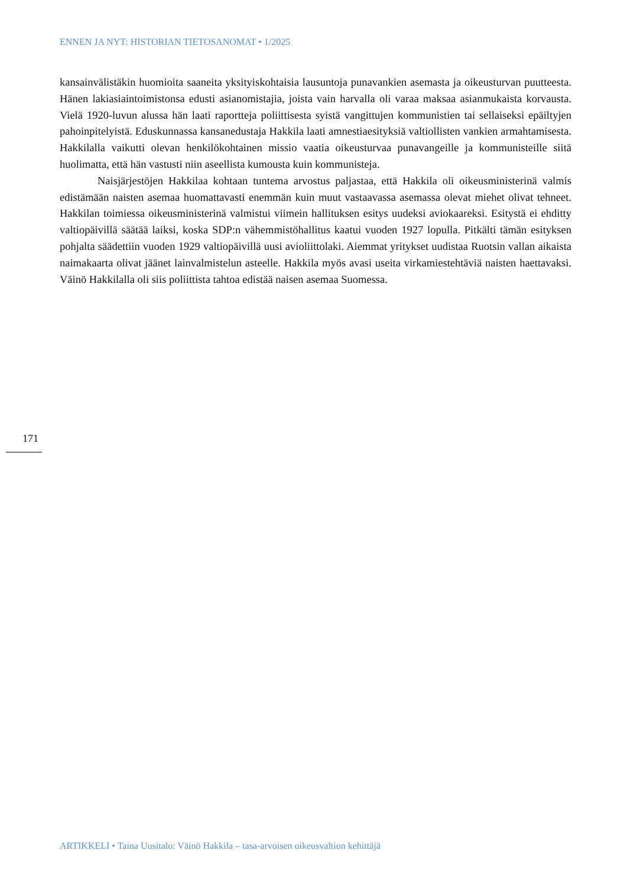ENNEN JA NYT: HISTORIAN TIETOSANOMAT • 1/2025
kansainvälistäkin huomioita saaneita yksityiskohtaisia lausuntoja punavankien asemasta ja oikeusturvan puutteesta. Hänen lakiasiaintoimistonsa edusti asianomistajia, joista vain harvalla oli varaa maksaa asianmukaista korvausta. Vielä 1920-luvun alussa hän laati raportteja poliittisesta syistä vangittujen kommunistien tai sellaiseksi epäiltyjen pahoinpitelyistä. Eduskunnassa kansanedustaja Hakkila laati amnestiaesityksiä valtiollisten vankien armahtamisesta. Hakkilalla vaikutti olevan henkilökohtainen missio vaatia oikeusturvaa punavangeille ja kommunisteille siitä huolimatta, että hän vastusti niin aseellista kumousta kuin kommunisteja.
Naisjärjestöjen Hakkilaa kohtaan tuntema arvostus paljastaa, että Hakkila oli oikeusministerinä valmis edistämään naisten asemaa huomattavasti enemmän kuin muut vastaavassa asemassa olevat miehet olivat tehneet. Hakkilan toimiessa oikeusministerinä valmistui viimein hallituksen esitys uudeksi aviokaareksi. Esitystä ei ehditty valtiopäivillä säätää laiksi, koska SDP:n vähemmistöhallitus kaatui vuoden 1927 lopulla. Pitkälti tämän esityksen pohjalta säädettiin vuoden 1929 valtiopäivillä uusi avioliittolaki. Aiemmat yritykset uudistaa Ruotsin vallan aikaista naimakaarta olivat jäänet lainvalmistelun asteelle. Hakkila myös avasi useita virkamiestehtäviä naisten haettavaksi. Väinö Hakkilalla oli siis poliittista tahtoa edistää naisen asemaa Suomessa.
171
ARTIKKELI • Taina Uusitalo: Väinö Hakkila – tasa-arvoisen oikeusvaltion kehittäjä